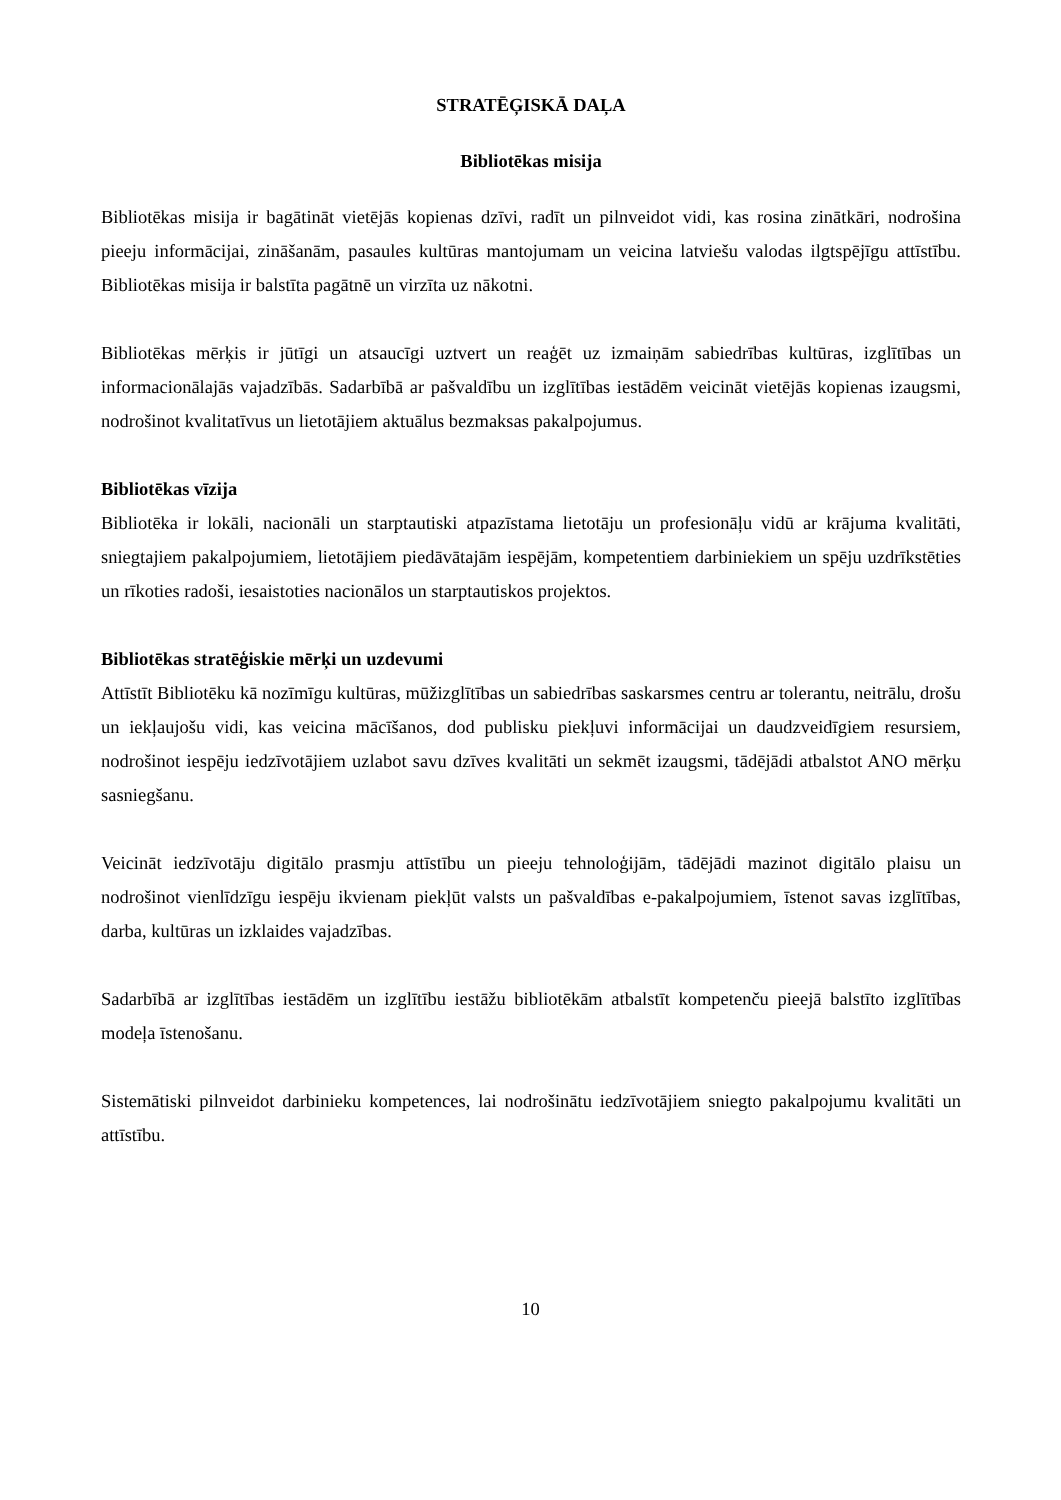STRATĒĢISKĀ DAĻA
Bibliotēkas misija
Bibliotēkas misija ir bagātināt vietējās kopienas dzīvi, radīt un pilnveidot vidi, kas rosina zinātkāri, nodrošina pieeju informācijai, zināšanām, pasaules kultūras mantojumam un veicina latviešu valodas ilgtspējīgu attīstību. Bibliotēkas misija ir balstīta pagātnē un virzīta uz nākotni.
Bibliotēkas mērķis ir jūtīgi un atsaucīgi uztvert un reaģēt uz izmaiņām sabiedrības kultūras, izglītības un informacionālajās vajadzībās. Sadarbībā ar pašvaldību un izglītības iestādēm veicināt vietējās kopienas izaugsmi, nodrošinot kvalitatīvus un lietotājiem aktuālus bezmaksas pakalpojumus.
Bibliotēkas vīzija
Bibliotēka ir lokāli, nacionāli un starptautiski atpazīstama lietotāju un profesionāļu vidū ar krājuma kvalitāti, sniegtajiem pakalpojumiem, lietotājiem piedāvātajām iespējām, kompetentiem darbiniekiem un spēju uzdrīkstēties un rīkoties radoši, iesaistoties nacionālos un starptautiskos projektos.
Bibliotēkas stratēģiskie mērķi un uzdevumi
Attīstīt Bibliotēku kā nozīmīgu kultūras, mūžizglītības un sabiedrības saskarsmes centru ar tolerantu, neitrālu, drošu un iekļaujošu vidi, kas veicina mācīšanos, dod publisku piekļuvi informācijai un daudzveidīgiem resursiem, nodrošinot iespēju iedzīvotājiem uzlabot savu dzīves kvalitāti un sekmēt izaugsmi, tādējādi atbalstot ANO mērķu sasniegšanu.
Veicināt iedzīvotāju digitālo prasmju attīstību un pieeju tehnoloģijām, tādējādi mazinot digitālo plaisu un nodrošinot vienlīdzīgu iespēju ikvienam piekļūt valsts un pašvaldības e-pakalpojumiem, īstenot savas izglītības, darba, kultūras un izklaides vajadzības.
Sadarbībā ar izglītības iestādēm un izglītību iestāžu bibliotēkām atbalstīt kompetenču pieejā balstīto izglītības modeļa īstenošanu.
Sistemātiski pilnveidot darbinieku kompetences, lai nodrošinātu iedzīvotājiem sniegto pakalpojumu kvalitāti un attīstību.
10